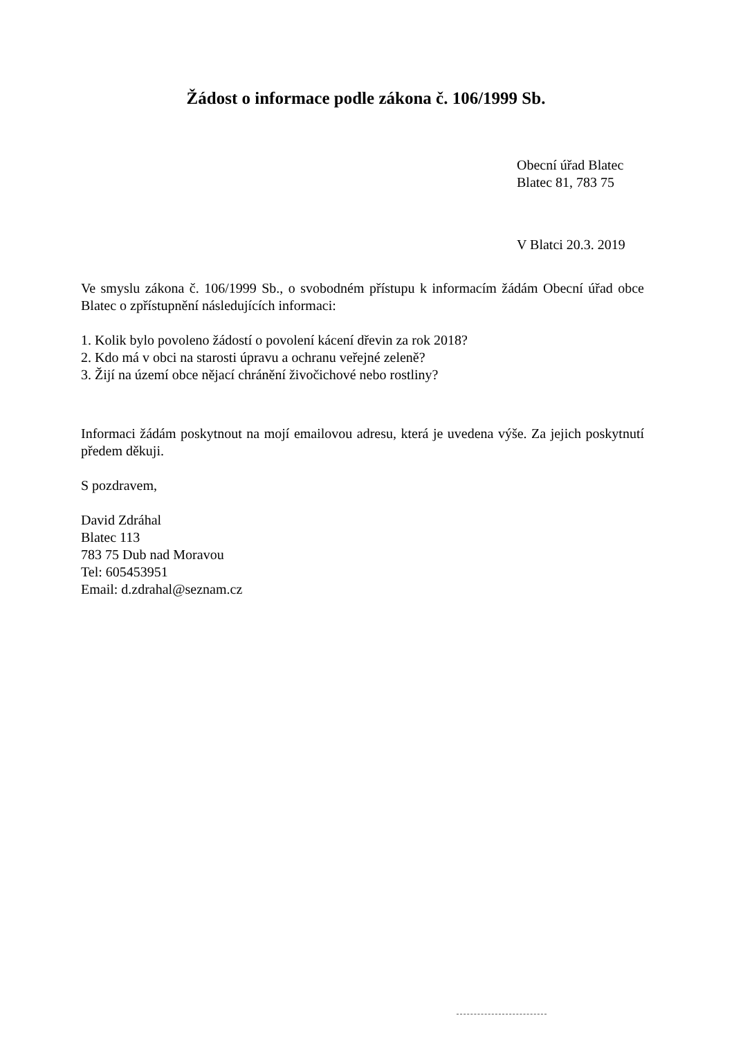Žádost o informace podle zákona č. 106/1999 Sb.
Obecní úřad Blatec
Blatec 81, 783 75
V Blatci 20.3. 2019
Ve smyslu zákona č. 106/1999 Sb., o svobodném přístupu k informacím žádám Obecní úřad obce Blatec o zpřístupnění následujících informaci:
1. Kolik bylo povoleno žádostí o povolení kácení dřevin za rok 2018?
2. Kdo má v obci na starosti úpravu a ochranu veřejné zeleně?
3. Žijí na území obce nějací chránění živočichové nebo rostliny?
Informaci žádám poskytnout na mojí emailovou adresu, která je uvedena výše. Za jejich poskytnutí předem děkuji.
S pozdravem,
David Zdráhal
Blatec 113
783 75 Dub nad Moravou
Tel: 605453951
Email: d.zdrahal@seznam.cz